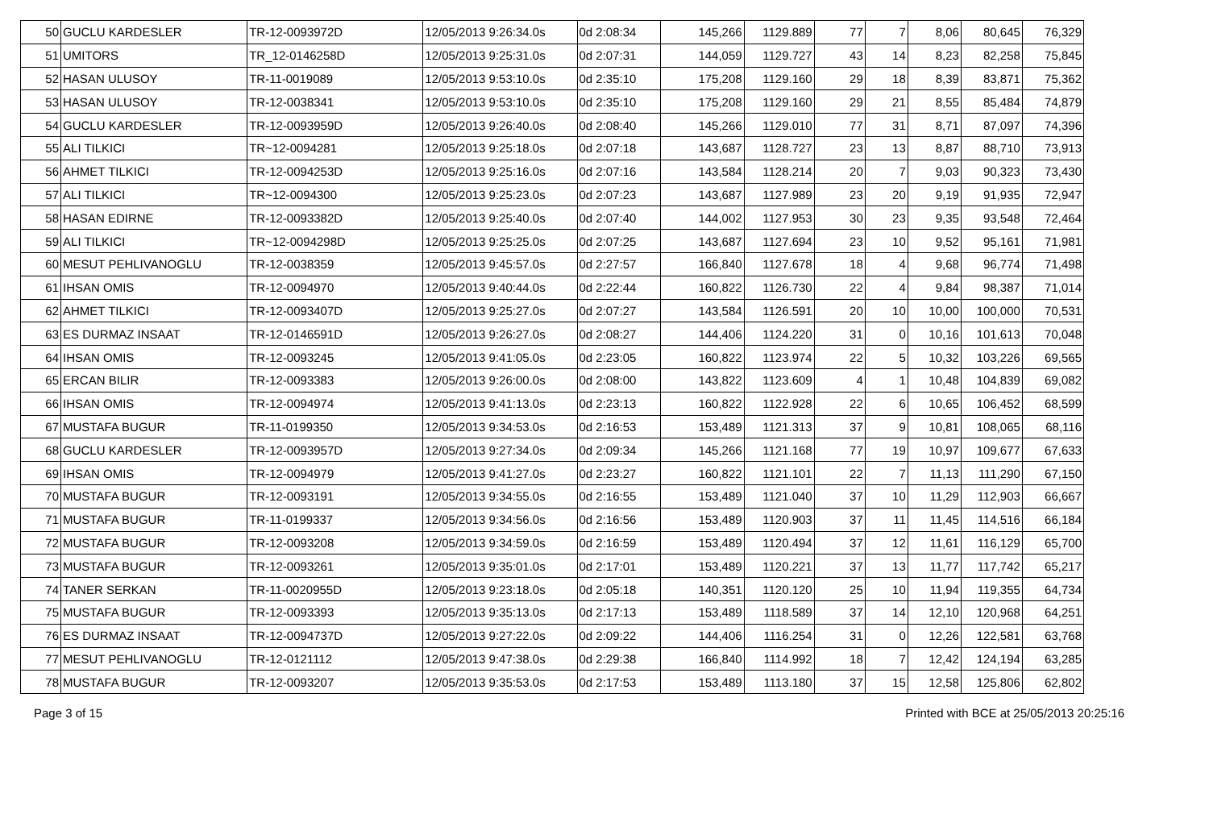| 50 | GUCLU KARDESLER | TR-12-0093972D | 12/05/2013 9:26:34.0s | 0d 2:08:34 | 145,266 | 1129.889 | 77 | 7 | 8,06 | 80,645 | 76,329 |
| 51 | UMITORS | TR_12-0146258D | 12/05/2013 9:25:31.0s | 0d 2:07:31 | 144,059 | 1129.727 | 43 | 14 | 8,23 | 82,258 | 75,845 |
| 52 | HASAN ULUSOY | TR-11-0019089 | 12/05/2013 9:53:10.0s | 0d 2:35:10 | 175,208 | 1129.160 | 29 | 18 | 8,39 | 83,871 | 75,362 |
| 53 | HASAN ULUSOY | TR-12-0038341 | 12/05/2013 9:53:10.0s | 0d 2:35:10 | 175,208 | 1129.160 | 29 | 21 | 8,55 | 85,484 | 74,879 |
| 54 | GUCLU KARDESLER | TR-12-0093959D | 12/05/2013 9:26:40.0s | 0d 2:08:40 | 145,266 | 1129.010 | 77 | 31 | 8,71 | 87,097 | 74,396 |
| 55 | ALI TILKICI | TR~12-0094281 | 12/05/2013 9:25:18.0s | 0d 2:07:18 | 143,687 | 1128.727 | 23 | 13 | 8,87 | 88,710 | 73,913 |
| 56 | AHMET TILKICI | TR-12-0094253D | 12/05/2013 9:25:16.0s | 0d 2:07:16 | 143,584 | 1128.214 | 20 | 7 | 9,03 | 90,323 | 73,430 |
| 57 | ALI TILKICI | TR~12-0094300 | 12/05/2013 9:25:23.0s | 0d 2:07:23 | 143,687 | 1127.989 | 23 | 20 | 9,19 | 91,935 | 72,947 |
| 58 | HASAN EDIRNE | TR-12-0093382D | 12/05/2013 9:25:40.0s | 0d 2:07:40 | 144,002 | 1127.953 | 30 | 23 | 9,35 | 93,548 | 72,464 |
| 59 | ALI TILKICI | TR~12-0094298D | 12/05/2013 9:25:25.0s | 0d 2:07:25 | 143,687 | 1127.694 | 23 | 10 | 9,52 | 95,161 | 71,981 |
| 60 | MESUT PEHLIVANOGLU | TR-12-0038359 | 12/05/2013 9:45:57.0s | 0d 2:27:57 | 166,840 | 1127.678 | 18 | 4 | 9,68 | 96,774 | 71,498 |
| 61 | IHSAN OMIS | TR-12-0094970 | 12/05/2013 9:40:44.0s | 0d 2:22:44 | 160,822 | 1126.730 | 22 | 4 | 9,84 | 98,387 | 71,014 |
| 62 | AHMET TILKICI | TR-12-0093407D | 12/05/2013 9:25:27.0s | 0d 2:07:27 | 143,584 | 1126.591 | 20 | 10 | 10,00 | 100,000 | 70,531 |
| 63 | ES DURMAZ INSAAT | TR-12-0146591D | 12/05/2013 9:26:27.0s | 0d 2:08:27 | 144,406 | 1124.220 | 31 | 0 | 10,16 | 101,613 | 70,048 |
| 64 | IHSAN OMIS | TR-12-0093245 | 12/05/2013 9:41:05.0s | 0d 2:23:05 | 160,822 | 1123.974 | 22 | 5 | 10,32 | 103,226 | 69,565 |
| 65 | ERCAN BILIR | TR-12-0093383 | 12/05/2013 9:26:00.0s | 0d 2:08:00 | 143,822 | 1123.609 | 4 | 1 | 10,48 | 104,839 | 69,082 |
| 66 | IHSAN OMIS | TR-12-0094974 | 12/05/2013 9:41:13.0s | 0d 2:23:13 | 160,822 | 1122.928 | 22 | 6 | 10,65 | 106,452 | 68,599 |
| 67 | MUSTAFA BUGUR | TR-11-0199350 | 12/05/2013 9:34:53.0s | 0d 2:16:53 | 153,489 | 1121.313 | 37 | 9 | 10,81 | 108,065 | 68,116 |
| 68 | GUCLU KARDESLER | TR-12-0093957D | 12/05/2013 9:27:34.0s | 0d 2:09:34 | 145,266 | 1121.168 | 77 | 19 | 10,97 | 109,677 | 67,633 |
| 69 | IHSAN OMIS | TR-12-0094979 | 12/05/2013 9:41:27.0s | 0d 2:23:27 | 160,822 | 1121.101 | 22 | 7 | 11,13 | 111,290 | 67,150 |
| 70 | MUSTAFA BUGUR | TR-12-0093191 | 12/05/2013 9:34:55.0s | 0d 2:16:55 | 153,489 | 1121.040 | 37 | 10 | 11,29 | 112,903 | 66,667 |
| 71 | MUSTAFA BUGUR | TR-11-0199337 | 12/05/2013 9:34:56.0s | 0d 2:16:56 | 153,489 | 1120.903 | 37 | 11 | 11,45 | 114,516 | 66,184 |
| 72 | MUSTAFA BUGUR | TR-12-0093208 | 12/05/2013 9:34:59.0s | 0d 2:16:59 | 153,489 | 1120.494 | 37 | 12 | 11,61 | 116,129 | 65,700 |
| 73 | MUSTAFA BUGUR | TR-12-0093261 | 12/05/2013 9:35:01.0s | 0d 2:17:01 | 153,489 | 1120.221 | 37 | 13 | 11,77 | 117,742 | 65,217 |
| 74 | TANER SERKAN | TR-11-0020955D | 12/05/2013 9:23:18.0s | 0d 2:05:18 | 140,351 | 1120.120 | 25 | 10 | 11,94 | 119,355 | 64,734 |
| 75 | MUSTAFA BUGUR | TR-12-0093393 | 12/05/2013 9:35:13.0s | 0d 2:17:13 | 153,489 | 1118.589 | 37 | 14 | 12,10 | 120,968 | 64,251 |
| 76 | ES DURMAZ INSAAT | TR-12-0094737D | 12/05/2013 9:27:22.0s | 0d 2:09:22 | 144,406 | 1116.254 | 31 | 0 | 12,26 | 122,581 | 63,768 |
| 77 | MESUT PEHLIVANOGLU | TR-12-0121112 | 12/05/2013 9:47:38.0s | 0d 2:29:38 | 166,840 | 1114.992 | 18 | 7 | 12,42 | 124,194 | 63,285 |
| 78 | MUSTAFA BUGUR | TR-12-0093207 | 12/05/2013 9:35:53.0s | 0d 2:17:53 | 153,489 | 1113.180 | 37 | 15 | 12,58 | 125,806 | 62,802 |
Page 3 of 15 Printed with BCE at 25/05/2013 20:25:16